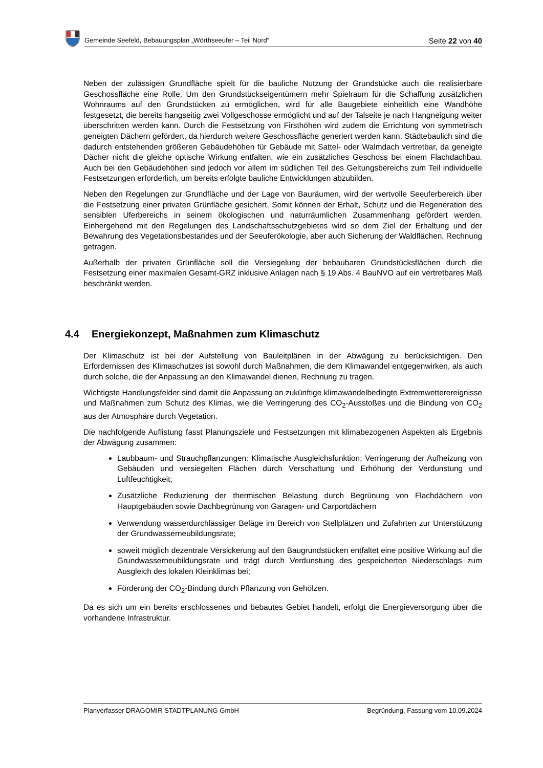Gemeinde Seefeld, Bebauungsplan „Wörthseeufer – Teil Nord“Seite 22 von 40
Neben der zulässigen Grundfläche spielt für die bauliche Nutzung der Grundstücke auch die realisierbare Geschossfläche eine Rolle. Um den Grundstückseigentümern mehr Spielraum für die Schaffung zusätzlichen Wohnraums auf den Grundstücken zu ermöglichen, wird für alle Baugebiete einheitlich eine Wandhöhe festgesetzt, die bereits hangseitig zwei Vollgeschosse ermöglicht und auf der Talseite je nach Hangneigung weiter überschritten werden kann. Durch die Festsetzung von Firsthöhen wird zudem die Errichtung von symmetrisch geneigten Dächern gefördert, da hierdurch weitere Geschossfläche generiert werden kann. Städtebaulich sind die dadurch entstehenden größeren Gebäudehöhen für Gebäude mit Sattel- oder Walmdach vertretbar, da geneigte Dächer nicht die gleiche optische Wirkung entfalten, wie ein zusätzliches Geschoss bei einem Flachdachbau. Auch bei den Gebäudehöhen sind jedoch vor allem im südlichen Teil des Geltungsbereichs zum Teil individuelle Festsetzungen erforderlich, um bereits erfolgte bauliche Entwicklungen abzubilden.
Neben den Regelungen zur Grundfläche und der Lage von Bauräumen, wird der wertvolle Seeuferbereich über die Festsetzung einer privaten Grünfläche gesichert. Somit können der Erhalt, Schutz und die Regeneration des sensiblen Uferbereichs in seinem ökologischen und naturräumlichen Zusammenhang gefördert werden. Einhergehend mit den Regelungen des Landschaftsschutzgebietes wird so dem Ziel der Erhaltung und der Bewahrung des Vegetationsbestandes und der Seeuferökologie, aber auch Sicherung der Waldflächen, Rechnung getragen.
Außerhalb der privaten Grünfläche soll die Versiegelung der bebaubaren Grundstücksflächen durch die Festsetzung einer maximalen Gesamt-GRZ inklusive Anlagen nach § 19 Abs. 4 BauNVO auf ein vertretbares Maß beschränkt werden.
4.4 Energiekonzept, Maßnahmen zum Klimaschutz
Der Klimaschutz ist bei der Aufstellung von Bauleitplänen in der Abwägung zu berücksichtigen. Den Erfordernissen des Klimaschutzes ist sowohl durch Maßnahmen, die dem Klimawandel entgegenwirken, als auch durch solche, die der Anpassung an den Klimawandel dienen, Rechnung zu tragen.
Wichtigste Handlungsfelder sind damit die Anpassung an zukünftige klimawandelbedingte Extremwetterereignisse und Maßnahmen zum Schutz des Klimas, wie die Verringerung des CO<sub>2</sub>-Ausstoßes und die Bindung von CO<sub>2</sub> aus der Atmosphäre durch Vegetation.
Die nachfolgende Auflistung fasst Planungsziele und Festsetzungen mit klimabezogenen Aspekten als Ergebnis der Abwägung zusammen:
Laubbaum- und Strauchpflanzungen: Klimatische Ausgleichsfunktion; Verringerung der Aufheizung von Gebäuden und versiegelten Flächen durch Verschattung und Erhöhung der Verdunstung und Luftfeuchtigkeit;
Zusätzliche Reduzierung der thermischen Belastung durch Begrünung von Flachdächern von Hauptgebäuden sowie Dachbegrünung von Garagen- und Carportdächern
Verwendung wasserdurchlässiger Beläge im Bereich von Stellplätzen und Zufahrten zur Unterstützung der Grundwasserneubildungsrate;
soweit möglich dezentrale Versickerung auf den Baugrundstücken entfaltet eine positive Wirkung auf die Grundwasserneubildungsrate und trägt durch Verdunstung des gespeicherten Niederschlags zum Ausgleich des lokalen Kleinklimas bei;
Förderung der CO<sub>2</sub>-Bindung durch Pflanzung von Gehölzen.
Da es sich um ein bereits erschlossenes und bebautes Gebiet handelt, erfolgt die Energieversorgung über die vorhandene Infrastruktur.
Planverfasser DRAGOMIR STADTPLANUNG GmbH Begründung, Fassung vom 10.09.2024